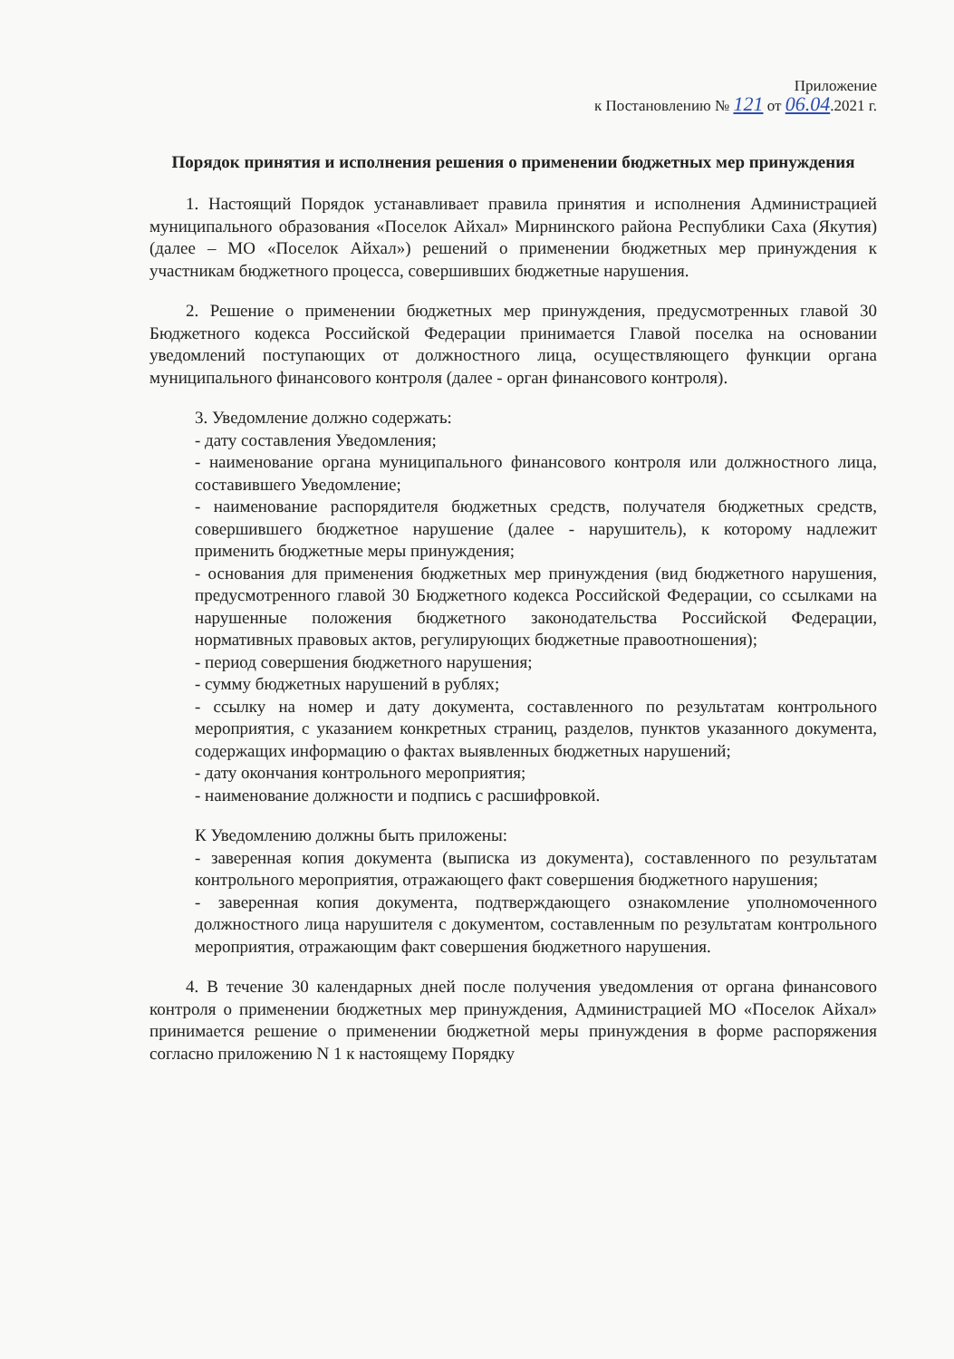Приложение
к Постановлению № 121 от 06.04.2021 г.
Порядок принятия и исполнения решения о применении бюджетных мер принуждения
1. Настоящий Порядок устанавливает правила принятия и исполнения Администрацией муниципального образования «Поселок Айхал» Мирнинского района Республики Саха (Якутия) (далее – МО «Поселок Айхал») решений о применении бюджетных мер принуждения к участникам бюджетного процесса, совершивших бюджетные нарушения.
2. Решение о применении бюджетных мер принуждения, предусмотренных главой 30 Бюджетного кодекса Российской Федерации принимается Главой поселка на основании уведомлений поступающих от должностного лица, осуществляющего функции органа муниципального финансового контроля (далее - орган финансового контроля).
3. Уведомление должно содержать:
- дату составления Уведомления;
- наименование органа муниципального финансового контроля или должностного лица, составившего Уведомление;
- наименование распорядителя бюджетных средств, получателя бюджетных средств, совершившего бюджетное нарушение (далее - нарушитель), к которому надлежит применить бюджетные меры принуждения;
- основания для применения бюджетных мер принуждения (вид бюджетного нарушения, предусмотренного главой 30 Бюджетного кодекса Российской Федерации, со ссылками на нарушенные положения бюджетного законодательства Российской Федерации, нормативных правовых актов, регулирующих бюджетные правоотношения);
- период совершения бюджетного нарушения;
- сумму бюджетных нарушений в рублях;
- ссылку на номер и дату документа, составленного по результатам контрольного мероприятия, с указанием конкретных страниц, разделов, пунктов указанного документа, содержащих информацию о фактах выявленных бюджетных нарушений;
- дату окончания контрольного мероприятия;
- наименование должности и подпись с расшифровкой.
К Уведомлению должны быть приложены:
- заверенная копия документа (выписка из документа), составленного по результатам контрольного мероприятия, отражающего факт совершения бюджетного нарушения;
- заверенная копия документа, подтверждающего ознакомление уполномоченного должностного лица нарушителя с документом, составленным по результатам контрольного мероприятия, отражающим факт совершения бюджетного нарушения.
4. В течение 30 календарных дней после получения уведомления от органа финансового контроля о применении бюджетных мер принуждения, Администрацией МО «Поселок Айхал» принимается решение о применении бюджетной меры принуждения в форме распоряжения согласно приложению N 1 к настоящему Порядку